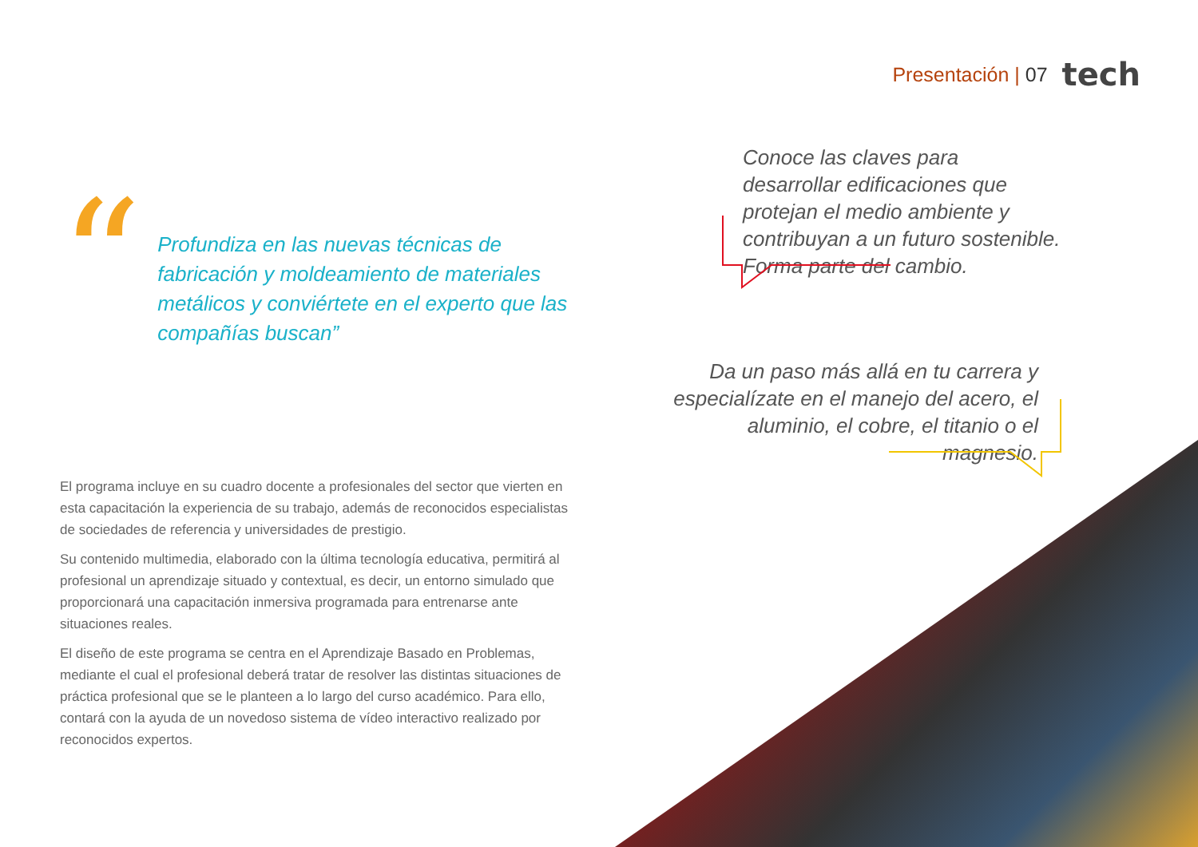Presentación | 07
tech
“
Profundiza en las nuevas técnicas de fabricación y moldeamiento de materiales metálicos y conviértete en el experto que las compañías buscan”
El programa incluye en su cuadro docente a profesionales del sector que vierten en esta capacitación la experiencia de su trabajo, además de reconocidos especialistas de sociedades de referencia y universidades de prestigio.
Su contenido multimedia, elaborado con la última tecnología educativa, permitirá al profesional un aprendizaje situado y contextual, es decir, un entorno simulado que proporcionará una capacitación inmersiva programada para entrenarse ante situaciones reales.
El diseño de este programa se centra en el Aprendizaje Basado en Problemas, mediante el cual el profesional deberá tratar de resolver las distintas situaciones de práctica profesional que se le planteen a lo largo del curso académico. Para ello, contará con la ayuda de un novedoso sistema de vídeo interactivo realizado por reconocidos expertos.
Conoce las claves para desarrollar edificaciones que protejan el medio ambiente y contribuyan a un futuro sostenible. Forma parte del cambio.
Da un paso más allá en tu carrera y especialízate en el manejo del acero, el aluminio, el cobre, el titanio o el magnesio.